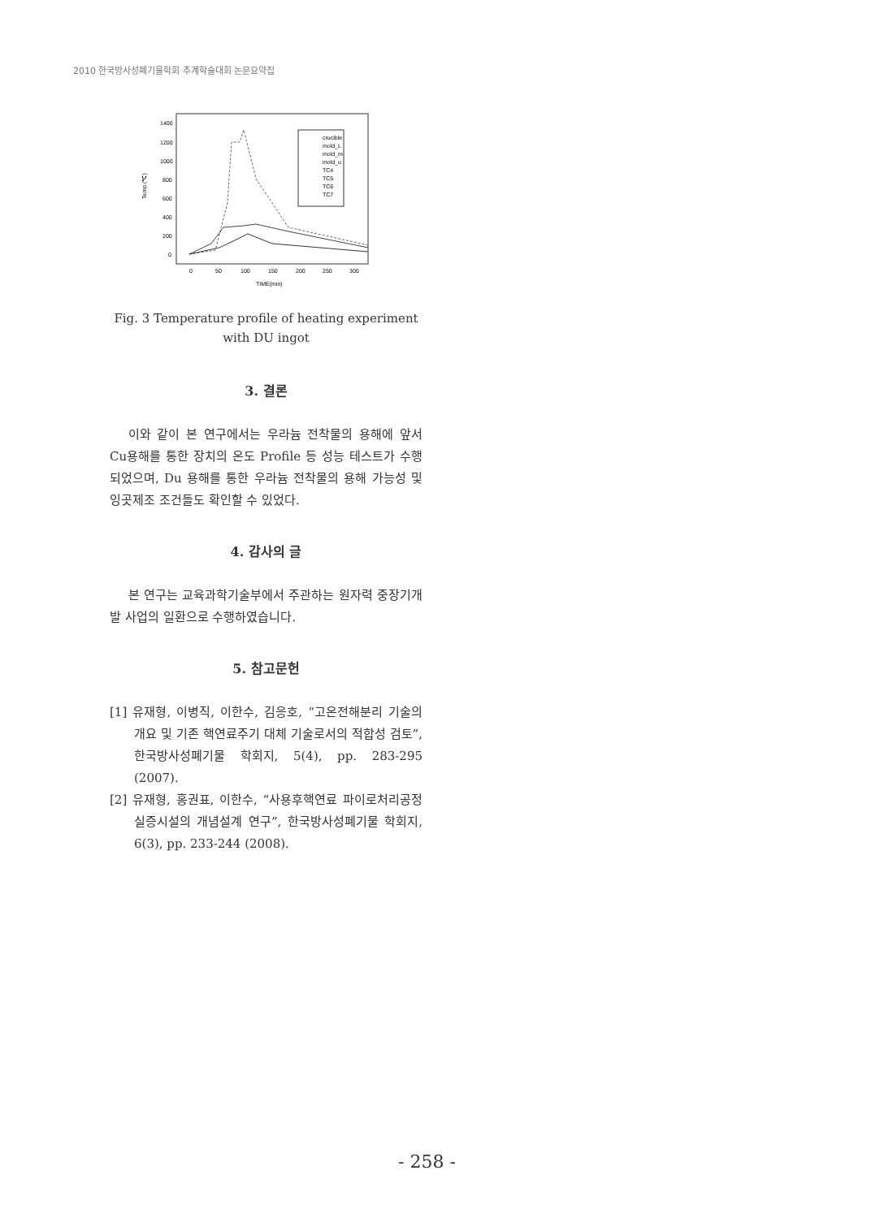2010 한국방사성폐기물학회 추계학술대회 논문요약집
Temp.(℃)
1400
1200
1000
800
600
400
200
0
0
50
100
150
200
250
300
TIME(min)
crucible
mold_L
mold_m
mold_u
TC4
TC5
TC6
TC7
Fig. 3 Temperature profile of heating experiment
with DU ingot
3. 결론
이와 같이 본 연구에서는 우라늄 전착물의 용해에 앞서 Cu용해를 통한 장치의 온도 Profile 등 성능 테스트가 수행되었으며, Du 용해를 통한 우라늄 전착물의 용해 가능성 및 잉곳제조 조건들도 확인할 수 있었다.
4. 감사의 글
본 연구는 교육과학기술부에서 주관하는 원자력 중장기개발 사업의 일환으로 수행하였습니다.
5. 참고문헌
[1] 유재형, 이병직, 이한수, 김응호, “고온전해분리 기술의 개요 및 기존 핵연료주기 대체 기술로서의 적합성 검토”, 한국방사성폐기물 학회지, 5(4), pp. 283-295 (2007).
[2] 유재형, 홍권표, 이한수, “사용후핵연료 파이로처리공정 실증시설의 개념설계 연구”, 한국방사성폐기물 학회지, 6(3), pp. 233-244 (2008).
- 258 -